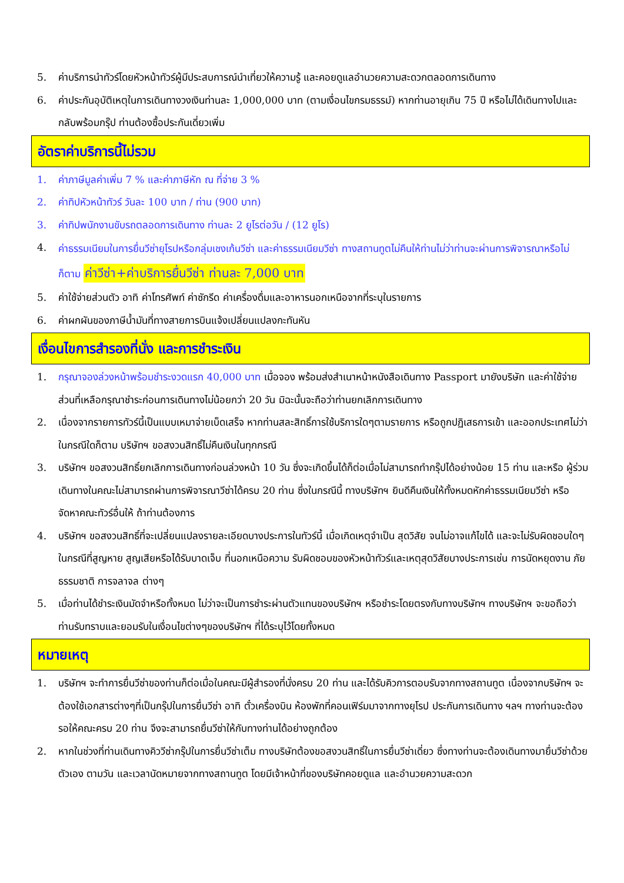5. ค่าบริการนำทัวร์โดยหัวหน้าทัวร์ผู้มีประสบการณ์นำเที่ยวให้ความรู้ และคอยดูแลอำนวยความสะดวกตลอดการเดินทาง
6. ค่าประกันอุบัติเหตุในการเดินทางวงเงินท่านละ 1,000,000 บาท (ตามเงื่อนไขกรมธรรม์) หากท่านอายุเกิน 75 ปี หรือไม่ได้เดินทางไปและกลับพร้อมกรุ๊ป ท่านต้องซื้อประกันเดี่ยวเพิ่ม
อัตราค่าบริการนี้ไม่รวม
1. ค่าภาษีมูลค่าเพิ่ม 7 % และค่าภาษีหัก ณ ที่จ่าย 3 %
2. ค่าทิปหัวหน้าทัวร์ วันละ 100 บาท / ท่าน (900 บาท)
3. ค่าทิปพนักงานขับรถตลอดการเดินทาง ท่านละ 2 ยูโรต่อวัน / (12 ยูโร)
4. ค่าธรรมเนียมในการยื่นวีซ่ายุโรปหรือกลุ่มเชงเก้นวีซ่า และค่าธรรมเนียมวีซ่า ทางสถานทูตไม่คืนให้ท่านไม่ว่าท่านจะผ่านการพิจารณาหรือไม่ก็ตาม ค่าวีซ่า+ค่าบริการยื่นวีซ่า ท่านละ 7,000 บาท
5. ค่าใช้จ่ายส่วนตัว อาทิ ค่าโทรศัพท์ ค่าซักรีด ค่าเครื่องดื่มและอาหารนอกเหนือจากที่ระบุในรายการ
6. ค่าผกผันของภาษีน้ำมันที่ทางสายการบินแจ้งเปลี่ยนแปลงกะทันหัน
เงื่อนไขการสำรองที่นั่ง และการชำระเงิน
1. กรุณาจองล่วงหน้าพร้อมชำระงวดแรก 40,000 บาท เมื่อจอง พร้อมส่งสำเนาหน้าหนังสือเดินทาง Passport มายังบริษัท และค่าใช้จ่ายส่วนที่เหลือกรุณาชำระก่อนการเดินทางไม่น้อยกว่า 20 วัน มิฉะนั้นจะถือว่าท่านยกเลิกการเดินทาง
2. เนื่องจากรายการทัวร์นี้เป็นแบบเหมาจ่ายเบ็ดเสร็จ หากท่านสละสิทธิ์การใช้บริการใดๆตามรายการ หรือถูกปฏิเสธการเข้า และออกประเทศไม่ว่าในกรณีใดก็ตาม บริษัทฯ ขอสงวนสิทธิ์ไม่คืนเงินในทุกกรณี
3. บริษัทฯ ขอสงวนสิทธิ์ยกเลิกการเดินทางก่อนล่วงหน้า 10 วัน ซึ่งจะเกิดขึ้นได้ก็ต่อเมื่อไม่สามารถทำกรุ๊ปได้อย่างน้อย 15 ท่าน และหรือ ผู้ร่วมเดินทางในคณะไม่สามารถผ่านการพิจารณาวีซ่าได้ครบ 20 ท่าน ซึ่งในกรณีนี้ ทางบริษัทฯ ยินดีคืนเงินให้ทั้งหมดหักค่าธรรมเนียมวีซ่า หรือจัดหาคณะทัวร์อื่นให้ ถ้าท่านต้องการ
4. บริษัทฯ ขอสงวนสิทธิ์ที่จะเปลี่ยนแปลงรายละเอียดบางประการในทัวร์นี้ เมื่อเกิดเหตุจำเป็น สุดวิสัย จนไม่อาจแก้ไขได้ และจะไม่รับผิดชอบใดๆ ในกรณีที่สูญหาย สูญเสียหรือได้รับบาดเจ็บ ที่นอกเหนือความ รับผิดชอบของหัวหน้าทัวร์และเหตุสุดวิสัยบางประการเช่น การนัดหยุดงาน ภัยธรรมชาติ การจลาจล ต่างๆ
5. เมื่อท่านได้ชำระเงินมัดจำหรือทั้งหมด ไม่ว่าจะเป็นการชำระผ่านตัวแทนของบริษัทฯ หรือชำระโดยตรงกับทางบริษัทฯ ทางบริษัทฯ จะขอถือว่าท่านรับทราบและยอมรับในเงื่อนไขต่างๆของบริษัทฯ ที่ได้ระบุไว้โดยทั้งหมด
หมายเหตุ
1. บริษัทฯ จะทำการยื่นวีซ่าของท่านก็ต่อเมื่อในคณะมีผู้สำรองที่นั่งครบ 20 ท่าน และได้รับคิวการตอบรับจากทางสถานทูต เนื่องจากบริษัทฯ จะต้องใช้เอกสารต่างๆที่เป็นกรุ๊ปในการยื่นวีซ่า อาทิ ตั๋วเครื่องบิน ห้องพักที่คอนเฟิร์มมาจากทางยุโรป ประกันการเดินทาง ฯลฯ ทางท่านจะต้องรอให้คณะครบ 20 ท่าน จึงจะสามารถยื่นวีซ่าให้กับทางท่านได้อย่างถูกต้อง
2. หากในช่วงที่ท่านเดินทางคิววีซ่ากรุ๊ปในการยื่นวีซ่าเต็ม ทางบริษัทต้องขอสงวนสิทธิ์ในการยื่นวีซ่าเดี่ยว ซึ่งทางท่านจะต้องเดินทางมายื่นวีซ่าด้วยตัวเอง ตามวัน และเวลานัดหมายจากทางสถานทูต โดยมีเจ้าหน้าที่ของบริษัทคอยดูแล และอำนวยความสะดวก